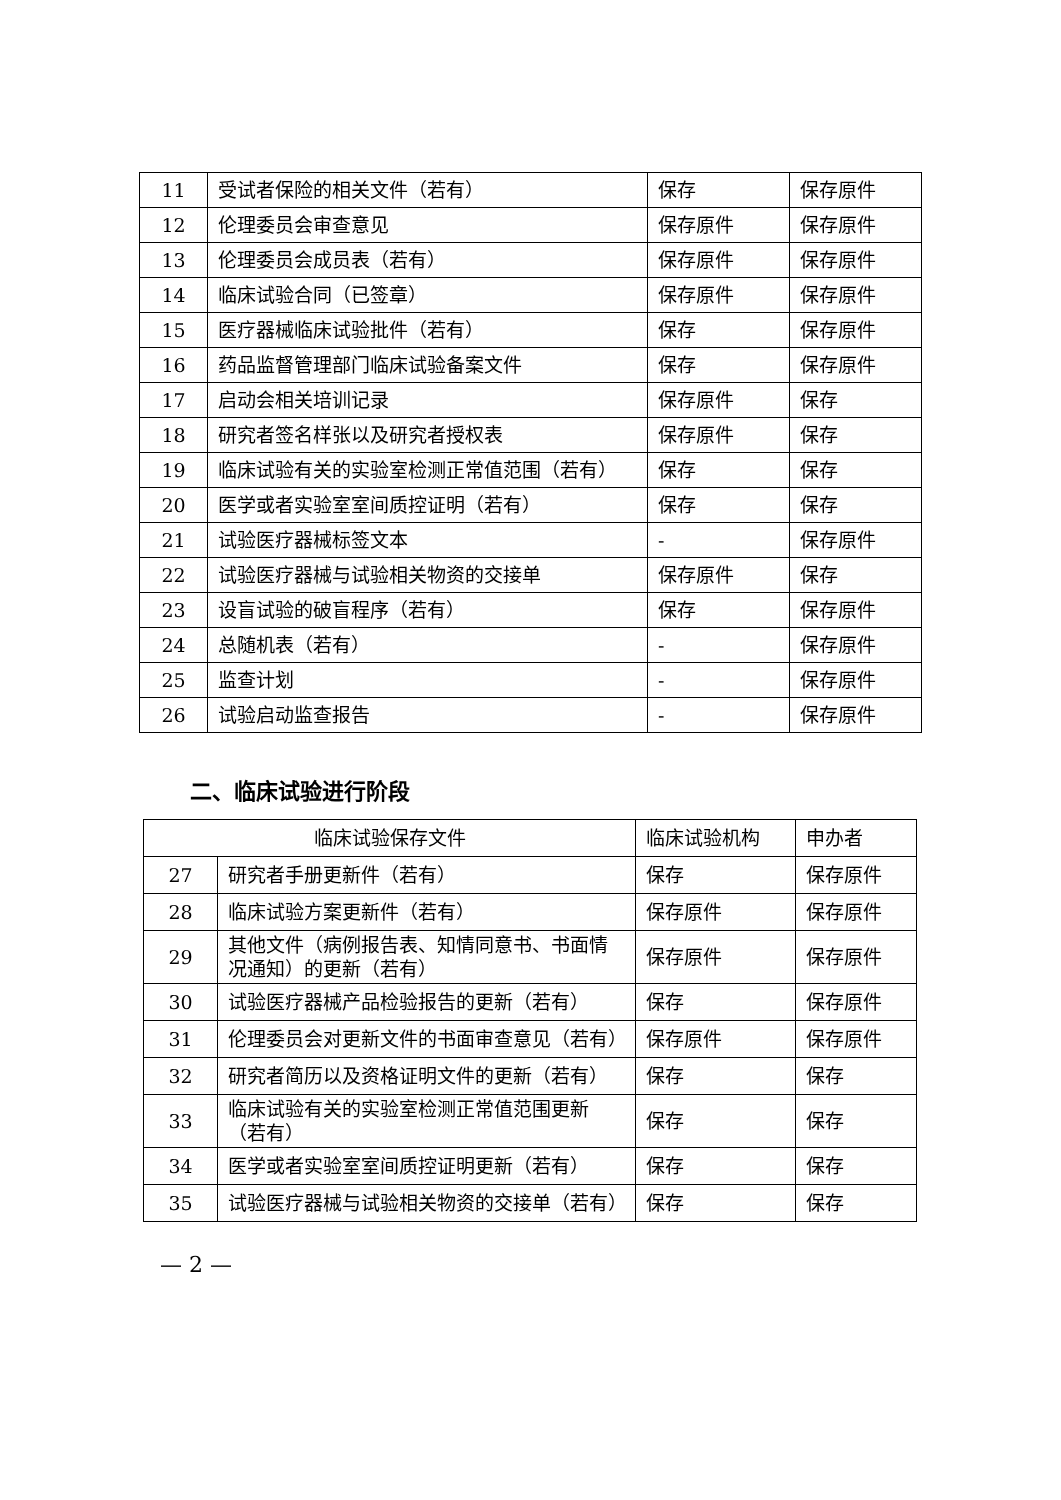| 11 | 受试者保险的相关文件（若有） | 保存 | 保存原件 |
| 12 | 伦理委员会审查意见 | 保存原件 | 保存原件 |
| 13 | 伦理委员会成员表（若有） | 保存原件 | 保存原件 |
| 14 | 临床试验合同（已签章） | 保存原件 | 保存原件 |
| 15 | 医疗器械临床试验批件（若有） | 保存 | 保存原件 |
| 16 | 药品监督管理部门临床试验备案文件 | 保存 | 保存原件 |
| 17 | 启动会相关培训记录 | 保存原件 | 保存 |
| 18 | 研究者签名样张以及研究者授权表 | 保存原件 | 保存 |
| 19 | 临床试验有关的实验室检测正常值范围（若有） | 保存 | 保存 |
| 20 | 医学或者实验室室间质控证明（若有） | 保存 | 保存 |
| 21 | 试验医疗器械标签文本 | - | 保存原件 |
| 22 | 试验医疗器械与试验相关物资的交接单 | 保存原件 | 保存 |
| 23 | 设盲试验的破盲程序（若有） | 保存 | 保存原件 |
| 24 | 总随机表（若有） | - | 保存原件 |
| 25 | 监查计划 | - | 保存原件 |
| 26 | 试验启动监查报告 | - | 保存原件 |
二、临床试验进行阶段
| 临床试验保存文件 | | 临床试验机构 | 申办者 |
| 27 | 研究者手册更新件（若有） | 保存 | 保存原件 |
| 28 | 临床试验方案更新件（若有） | 保存原件 | 保存原件 |
| 29 | 其他文件（病例报告表、知情同意书、书面情况通知）的更新（若有） | 保存原件 | 保存原件 |
| 30 | 试验医疗器械产品检验报告的更新（若有） | 保存 | 保存原件 |
| 31 | 伦理委员会对更新文件的书面审查意见（若有） | 保存原件 | 保存原件 |
| 32 | 研究者简历以及资格证明文件的更新（若有） | 保存 | 保存 |
| 33 | 临床试验有关的实验室检测正常值范围更新（若有） | 保存 | 保存 |
| 34 | 医学或者实验室室间质控证明更新（若有） | 保存 | 保存 |
| 35 | 试验医疗器械与试验相关物资的交接单（若有） | 保存 | 保存 |
— 2 —